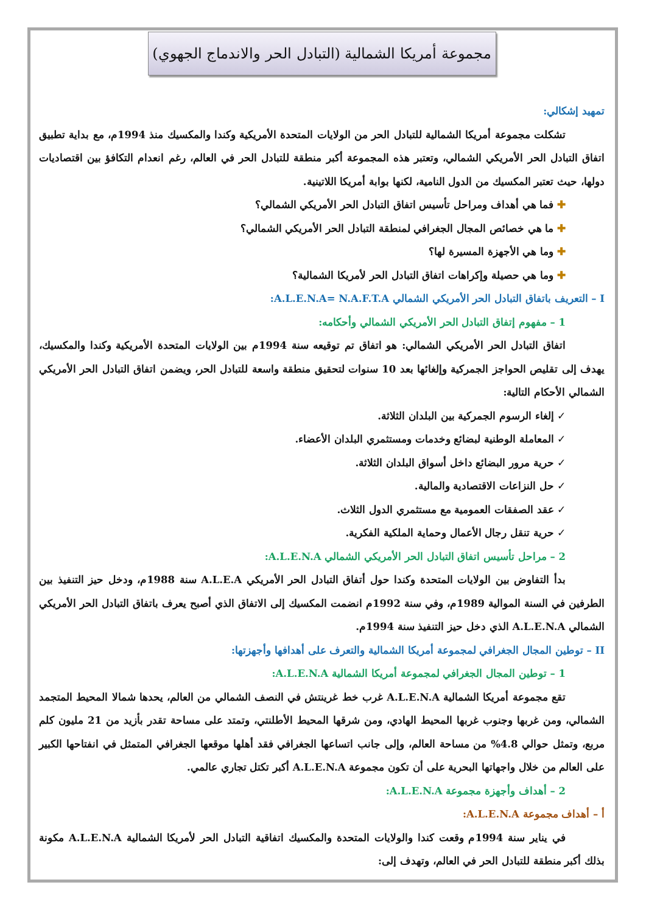مجموعة أمريكا الشمالية (التبادل الحر والاندماج الجهوي)
تمهيد إشكالي:
تشكلت مجموعة أمريكا الشمالية للتبادل الحر من الولايات المتحدة الأمريكية وكندا والمكسيك منذ 1994م، مع بداية تطبيق اتفاق التبادل الحر الأمريكي الشمالي، وتعتبر هذه المجموعة أكبر منطقة للتبادل الحر في العالم، رغم انعدام التكافؤ بين اقتصاديات دولها، حيث تعتبر المكسيك من الدول النامية، لكنها بوابة أمريكا اللاتينية.
فما هي أهداف ومراحل تأسيس اتفاق التبادل الحر الأمريكي الشمالي؟
ما هي خصائص المجال الجغرافي لمنطقة التبادل الحر الأمريكي الشمالي؟
وما هي الأجهزة المسيرة لها؟
وما هي حصيلة وإكراهات اتفاق التبادل الحر لأمريكا الشمالية؟
I – التعريف باتفاق التبادل الحر الأمريكي الشمالي A.L.E.N.A= N.A.F.T.A:
1 – مفهوم إتفاق التبادل الحر الأمريكي الشمالي وأحكامه:
اتفاق التبادل الحر الأمريكي الشمالي: هو اتفاق تم توقيعه سنة 1994م بين الولايات المتحدة الأمريكية وكندا والمكسيك، يهدف إلى تقليص الحواجز الجمركية وإلغائها بعد 10 سنوات لتحقيق منطقة واسعة للتبادل الحر، ويضمن اتفاق التبادل الحر الأمريكي الشمالي الأحكام التالية:
إلغاء الرسوم الجمركية بين البلدان الثلاثة.
المعاملة الوطنية لبضائع وخدمات ومستثمري البلدان الأعضاء.
حرية مرور البضائع داخل أسواق البلدان الثلاثة.
حل النزاعات الاقتصادية والمالية.
عقد الصفقات العمومية مع مستثمري الدول الثلاث.
حرية تنقل رجال الأعمال وحماية الملكية الفكرية.
2 – مراحل تأسيس اتفاق التبادل الحر الأمريكي الشمالي A.L.E.N.A:
بدأ التفاوض بين الولايات المتحدة وكندا حول أتفاق التبادل الحر الأمريكي A.L.E.A سنة 1988م، ودخل حيز التنفيذ بين الطرفين في السنة الموالية 1989م، وفي سنة 1992م انضمت المكسيك إلى الاتفاق الذي أصبح يعرف باتفاق التبادل الحر الأمريكي الشمالي A.L.E.N.A الذي دخل حيز التنفيذ سنة 1994م.
II – توطين المجال الجغرافي لمجموعة أمريكا الشمالية والتعرف على أهدافها وأجهزتها:
1 – توطين المجال الجغرافي لمجموعة أمريكا الشمالية A.L.E.N.A:
تقع مجموعة أمريكا الشمالية A.L.E.N.A غرب خط غرينتش في النصف الشمالي من العالم، يحدها شمالا المحيط المتجمد الشمالي، ومن غربها وجنوب غربها المحيط الهادي، ومن شرقها المحيط الأطلنتي، وتمتد على مساحة تقدر بأزيد من 21 مليون كلم مربع، وتمثل حوالي 4.8% من مساحة العالم، وإلى جانب اتساعها الجغرافي فقد أهلها موقعها الجغرافي المتمثل في انفتاحها الكبير على العالم من خلال واجهاتها البحرية على أن تكون مجموعة A.L.E.N.A أكبر تكتل تجاري عالمي.
2 – أهداف وأجهزة مجموعة A.L.E.N.A:
أ – أهداف مجموعة A.L.E.N.A:
في يناير سنة 1994م وقعت كندا والولايات المتحدة والمكسيك اتفاقية التبادل الحر لأمريكا الشمالية A.L.E.N.A مكونة بذلك أكبر منطقة للتبادل الحر في العالم، وتهدف إلى: